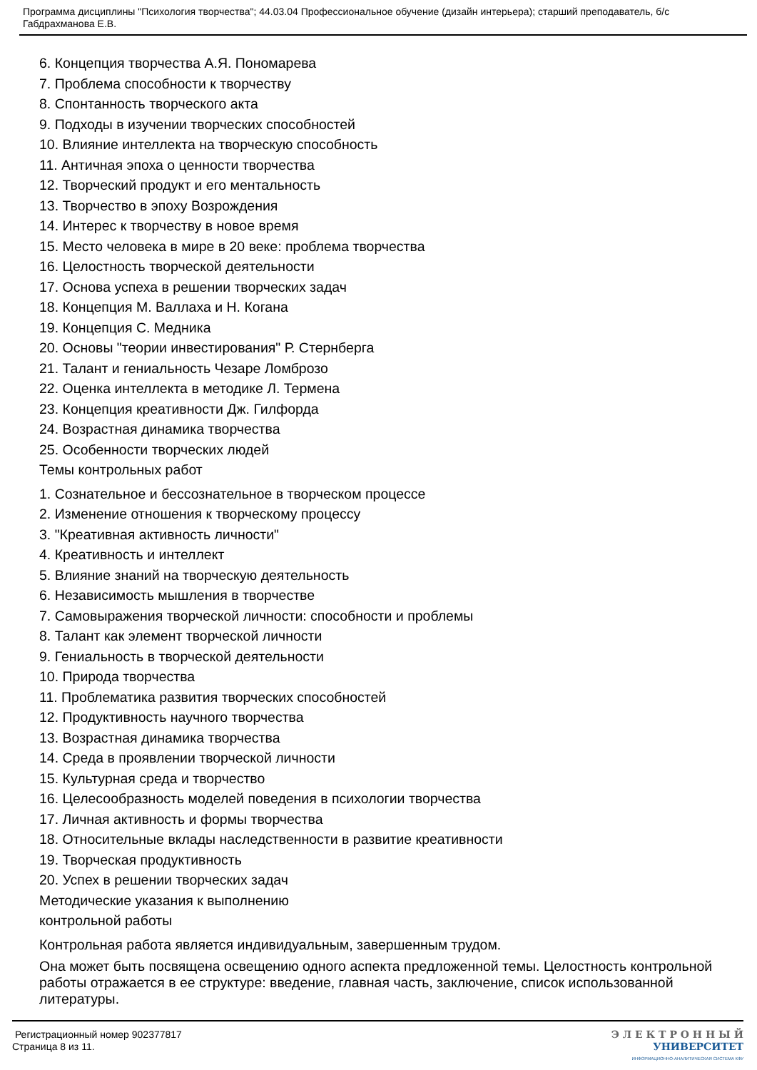Программа дисциплины "Психология творчества"; 44.03.04 Профессиональное обучение (дизайн интерьера); старший преподаватель, б/с Габдрахманова Е.В.
6. Концепция творчества А.Я. Пономарева
7. Проблема способности к творчеству
8. Спонтанность творческого акта
9. Подходы в изучении творческих способностей
10. Влияние интеллекта на творческую способность
11. Античная эпоха о ценности творчества
12. Творческий продукт и его ментальность
13. Творчество в эпоху Возрождения
14. Интерес к творчеству в новое время
15. Место человека в мире в 20 веке: проблема творчества
16. Целостность творческой деятельности
17. Основа успеха в решении творческих задач
18. Концепция М. Валлаха и Н. Когана
19. Концепция С. Медника
20. Основы "теории инвестирования" Р. Стернберга
21. Талант и гениальность Чезаре Ломброзо
22. Оценка интеллекта в методике Л. Термена
23. Концепция креативности Дж. Гилфорда
24. Возрастная динамика творчества
25. Особенности творческих людей
Темы контрольных работ
1. Сознательное и бессознательное в творческом процессе
2. Изменение отношения к творческому процессу
3. "Креативная активность личности"
4. Креативность и интеллект
5. Влияние знаний на творческую деятельность
6. Независимость мышления в творчестве
7. Самовыражения творческой личности: способности и проблемы
8. Талант как элемент творческой личности
9. Гениальность в творческой деятельности
10. Природа творчества
11. Проблематика развития творческих способностей
12. Продуктивность научного творчества
13. Возрастная динамика творчества
14. Среда в проявлении творческой личности
15. Культурная среда и творчество
16. Целесообразность моделей поведения в психологии творчества
17. Личная активность и формы творчества
18. Относительные вклады наследственности в развитие креативности
19. Творческая продуктивность
20. Успех в решении творческих задач
Методические указания к выполнению
контрольной работы
Контрольная работа является индивидуальным, завершенным трудом.
Она может быть посвящена освещению одного аспекта предложенной темы. Целостность контрольной работы отражается в ее структуре: введение, главная часть, заключение, список использованной литературы.
Регистрационный номер 902377817
Страница 8 из 11.
Э Л Е К Т Р О Н Н Ы Й
УНИВЕРСИТЕТ
ИНФОРМАЦИОННО-АНАЛИТИЧЕСКАЯ СИСТЕМА КФУ